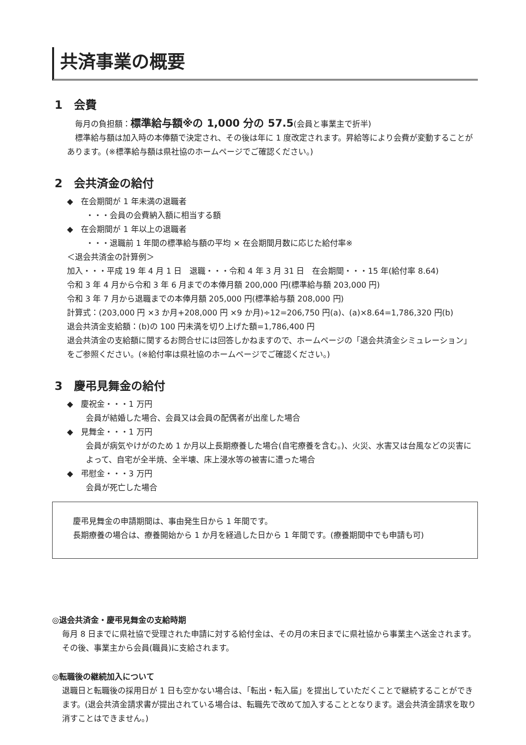共済事業の概要
1　会費
　毎月の負担額：標準給与額※の 1,000 分の 57.5(会員と事業主で折半)
　標準給与額は加入時の本俸額で決定され、その後は年に 1 度改定されます。昇給等により会費が変動することがあります。(※標準給与額は県社協のホームページでご確認ください。)
2　会共済金の給付
◆　在会期間が 1 年未満の退職者
・・・会員の会費納入額に相当する額
◆　在会期間が 1 年以上の退職者
・・・退職前 1 年間の標準給与額の平均 × 在会期間月数に応じた給付率※
＜退会共済金の計算例＞
加入・・・平成 19 年 4 月 1 日　退職・・・令和 4 年 3 月 31 日　在会期間・・・15 年(給付率 8.64)
令和 3 年 4 月から令和 3 年 6 月までの本俸月額 200,000 円(標準給与額 203,000 円)
令和 3 年 7 月から退職までの本俸月額 205,000 円(標準給与額 208,000 円)
計算式：(203,000 円 ×3 か月+208,000 円 ×9 か月)÷12=206,750 円(a)、(a)×8.64=1,786,320 円(b)
退会共済金支給額：(b)の 100 円未満を切り上げた額=1,786,400 円
退会共済金の支給額に関するお問合せには回答しかねますので、ホームページの「退会共済金シミュレーション」をご参照ください。(※給付率は県社協のホームページでご確認ください。)
3　慶弔見舞金の給付
◆　慶祝金・・・1 万円
会員が結婚した場合、会員又は会員の配偶者が出産した場合
◆　見舞金・・・1 万円
会員が病気やけがのため 1 か月以上長期療養した場合(自宅療養を含む。)、火災、水害又は台風などの災害によって、自宅が全半焼、全半壊、床上浸水等の被害に遭った場合
◆　弔慰金・・・3 万円
会員が死亡した場合
　慶弔見舞金の申請期間は、事由発生日から 1 年間です。
　長期療養の場合は、療養開始から 1 か月を経過した日から 1 年間です。(療養期間中でも申請も可)
◎退会共済金・慶弔見舞金の支給時期
毎月 8 日までに県社協で受理された申請に対する給付金は、その月の末日までに県社協から事業主へ送金されます。その後、事業主から会員(職員)に支給されます。
◎転職後の継続加入について
退職日と転職後の採用日が 1 日も空かない場合は、「転出・転入届」を提出していただくことで継続することができます。(退会共済金請求書が提出されている場合は、転職先で改めて加入することとなります。退会共済金請求を取り消すことはできません。)